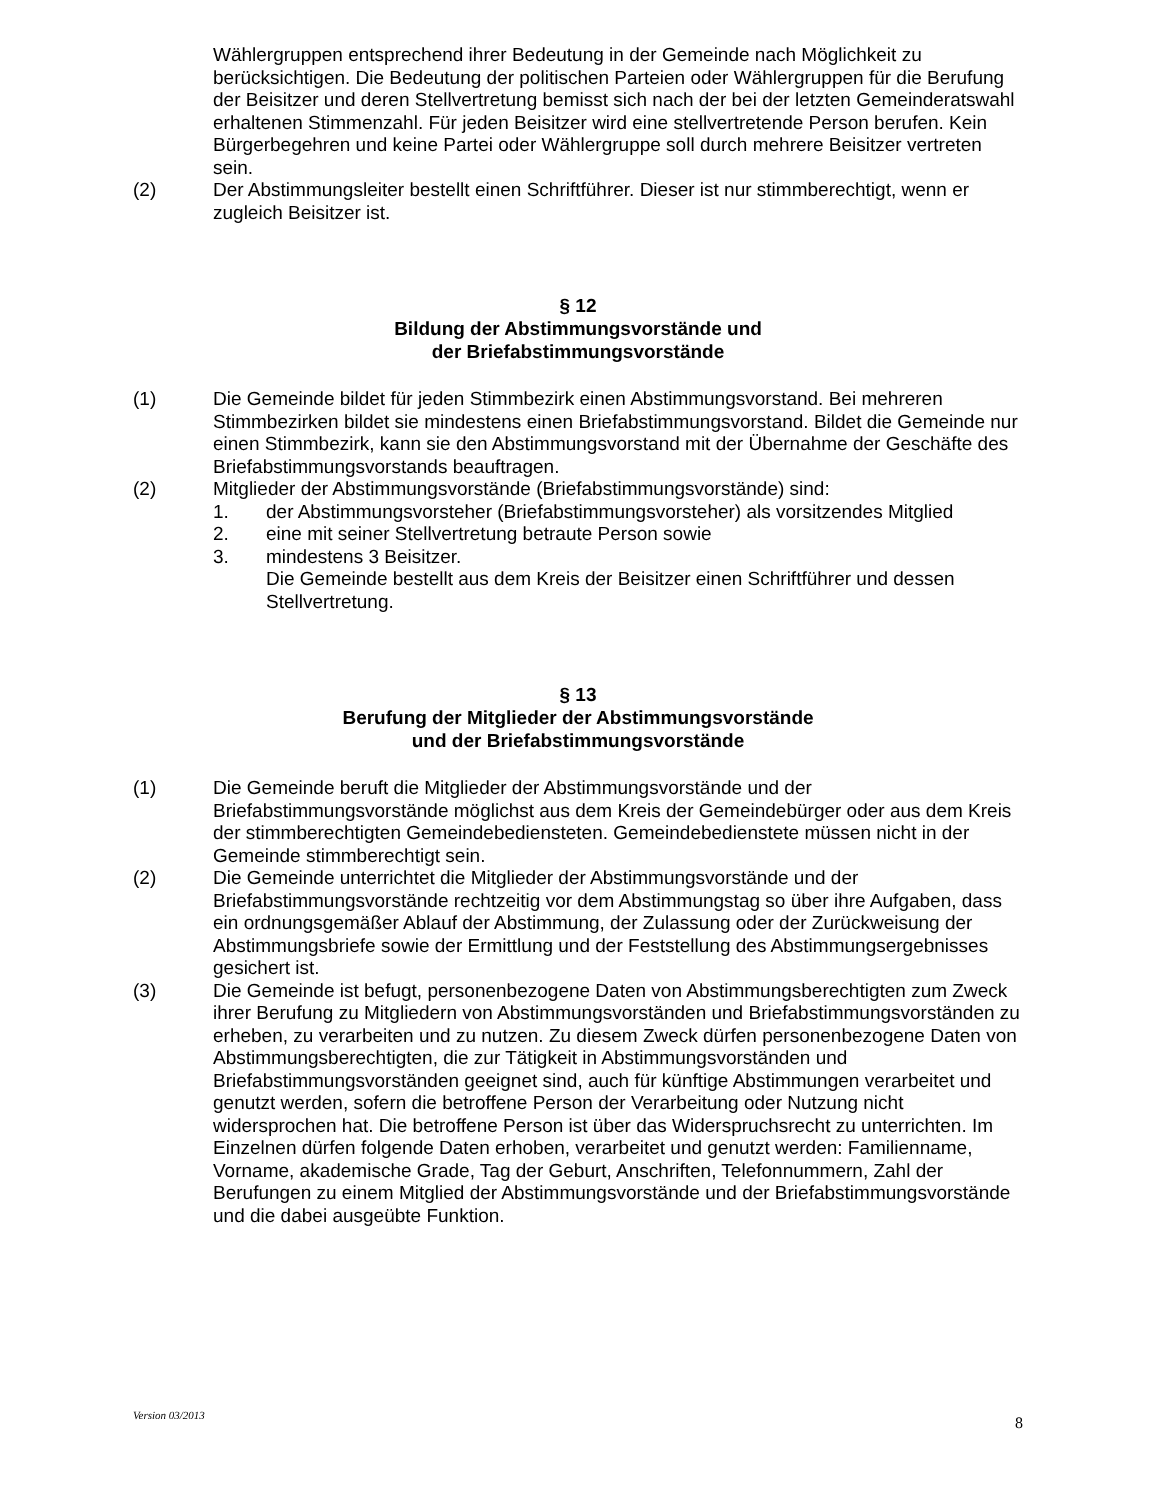Wählergruppen entsprechend ihrer Bedeutung in der Gemeinde nach Möglichkeit zu berücksichtigen. Die Bedeutung der politischen Parteien oder Wählergruppen für die Berufung der Beisitzer und deren Stellvertretung bemisst sich nach der bei der letzten Gemeinderatswahl erhaltenen Stimmenzahl. Für jeden Beisitzer wird eine stellvertretende Person berufen. Kein Bürgerbegehren und keine Partei oder Wählergruppe soll durch mehrere Beisitzer vertreten sein.
(2) Der Abstimmungsleiter bestellt einen Schriftführer. Dieser ist nur stimmberechtigt, wenn er zugleich Beisitzer ist.
§ 12
Bildung der Abstimmungsvorstände und
der Briefabstimmungsvorstände
(1) Die Gemeinde bildet für jeden Stimmbezirk einen Abstimmungsvorstand. Bei mehreren Stimmbezirken bildet sie mindestens einen Briefabstimmungsvorstand. Bildet die Gemeinde nur einen Stimmbezirk, kann sie den Abstimmungsvorstand mit der Übernahme der Geschäfte des Briefabstimmungsvorstands beauftragen.
(2) Mitglieder der Abstimmungsvorstände (Briefabstimmungsvorstände) sind:
1. der Abstimmungsvorsteher (Briefabstimmungsvorsteher) als vorsitzendes Mitglied
2. eine mit seiner Stellvertretung betraute Person sowie
3. mindestens 3 Beisitzer.
Die Gemeinde bestellt aus dem Kreis der Beisitzer einen Schriftführer und dessen Stellvertretung.
§ 13
Berufung der Mitglieder der Abstimmungsvorstände
und der Briefabstimmungsvorstände
(1) Die Gemeinde beruft die Mitglieder der Abstimmungsvorstände und der Briefabstimmungsvorstände möglichst aus dem Kreis der Gemeindebürger oder aus dem Kreis der stimmberechtigten Gemeindebediensteten. Gemeindebedienstete müssen nicht in der Gemeinde stimmberechtigt sein.
(2) Die Gemeinde unterrichtet die Mitglieder der Abstimmungsvorstände und der Briefabstimmungsvorstände rechtzeitig vor dem Abstimmungstag so über ihre Aufgaben, dass ein ordnungsgemäßer Ablauf der Abstimmung, der Zulassung oder der Zurückweisung der Abstimmungsbriefe sowie der Ermittlung und der Feststellung des Abstimmungsergebnisses gesichert ist.
(3) Die Gemeinde ist befugt, personenbezogene Daten von Abstimmungsberechtigten zum Zweck ihrer Berufung zu Mitgliedern von Abstimmungsvorständen und Briefabstimmungsvorständen zu erheben, zu verarbeiten und zu nutzen. Zu diesem Zweck dürfen personenbezogene Daten von Abstimmungsberechtigten, die zur Tätigkeit in Abstimmungsvorständen und Briefabstimmungsvorständen geeignet sind, auch für künftige Abstimmungen verarbeitet und genutzt werden, sofern die betroffene Person der Verarbeitung oder Nutzung nicht widersprochen hat. Die betroffene Person ist über das Widerspruchsrecht zu unterrichten. Im Einzelnen dürfen folgende Daten erhoben, verarbeitet und genutzt werden: Familienname, Vorname, akademische Grade, Tag der Geburt, Anschriften, Telefonnummern, Zahl der Berufungen zu einem Mitglied der Abstimmungsvorstände und der Briefabstimmungsvorstände und die dabei ausgeübte Funktion.
Version 03/2013 8